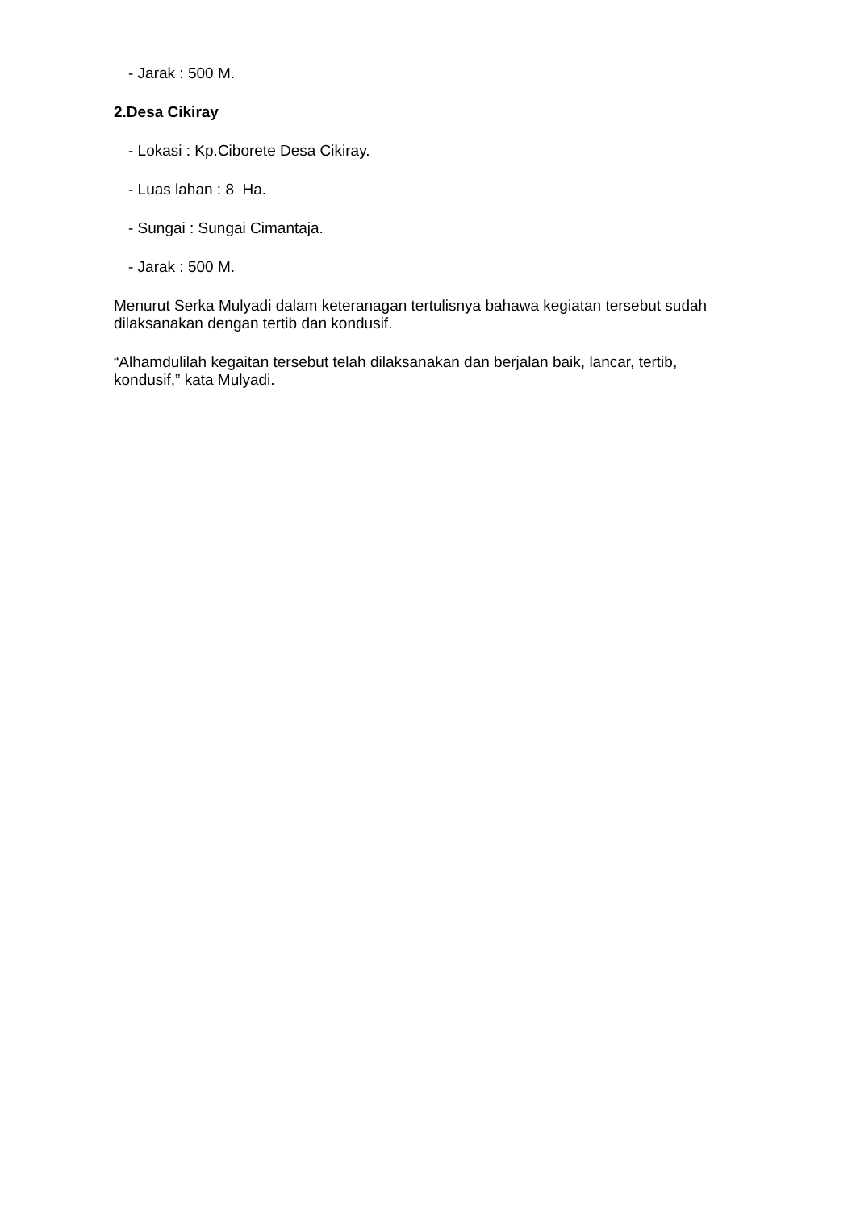- Jarak : 500 M.
2.Desa Cikiray
- Lokasi : Kp.Ciborete Desa Cikiray.
- Luas lahan : 8 Ha.
- Sungai : Sungai Cimantaja.
- Jarak : 500 M.
Menurut Serka Mulyadi dalam keteranagan tertulisnya bahawa kegiatan tersebut sudah dilaksanakan dengan tertib dan kondusif.
“Alhamdulilah kegaitan tersebut telah dilaksanakan dan berjalan baik, lancar, tertib, kondusif,” kata Mulyadi.